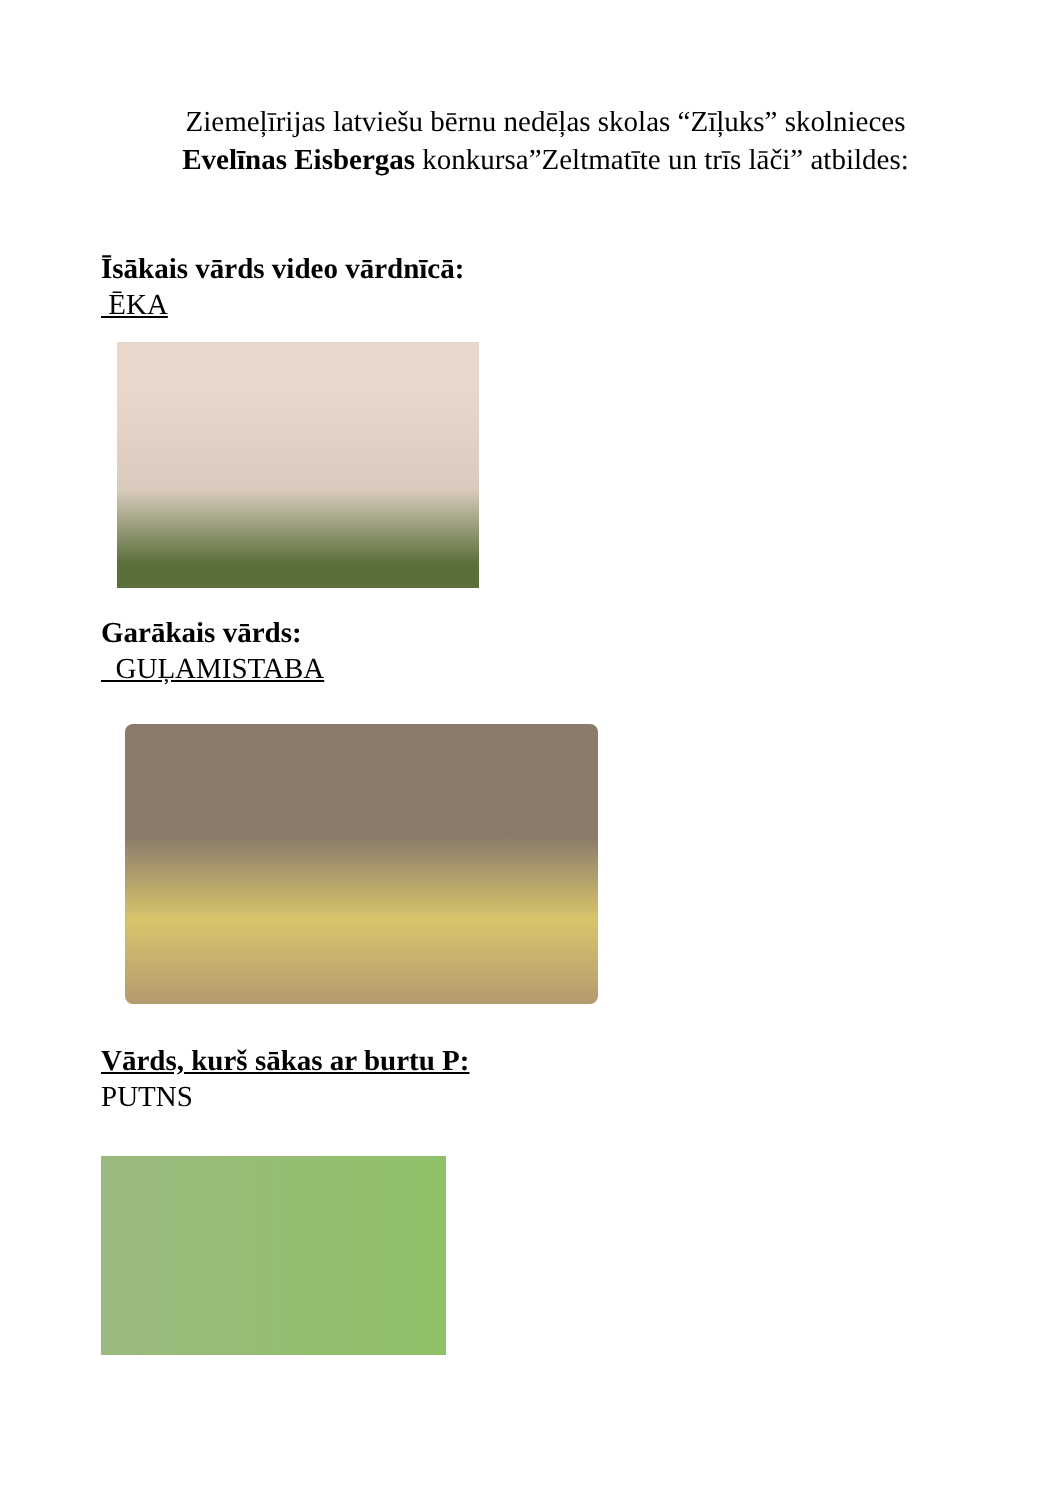Ziemeļīrijas latviešu bērnu nedēļas skolas “Zīļuks” skolnieces
Evelīnas Eisbergas konkursa”Zeltmatīte un trīs lāči” atbildes:
Īsākais vārds video vārdnīcā:
ĒKA
Garākais vārds:
GUĻAMISTABA
Vārds, kurš sākas ar burtu P:
PUTNS